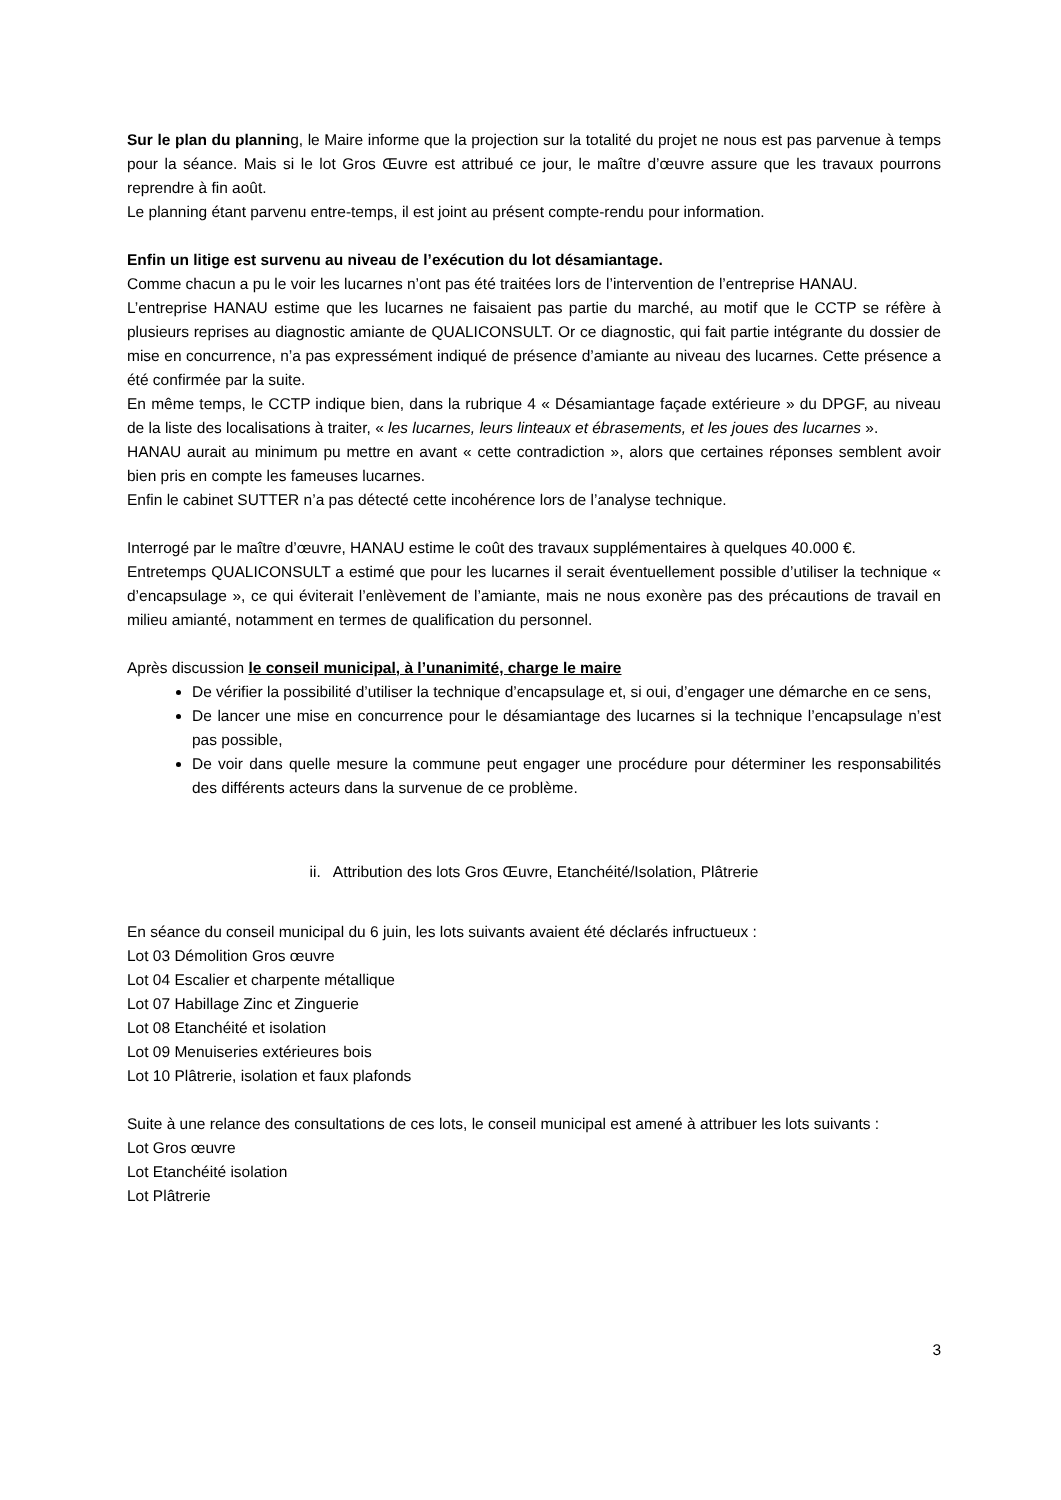Sur le plan du planning, le Maire informe que la projection sur la totalité du projet ne nous est pas parvenue à temps pour la séance. Mais si le lot Gros Œuvre est attribué ce jour, le maître d’œuvre assure que les travaux pourrons reprendre à fin août.
Le planning étant parvenu entre-temps, il est joint au présent compte-rendu pour information.
Enfin un litige est survenu au niveau de l’exécution du lot désamiantage.
Comme chacun a pu le voir les lucarnes n’ont pas été traitées lors de l’intervention de l’entreprise HANAU.
L’entreprise HANAU estime que les lucarnes ne faisaient pas partie du marché, au motif que le CCTP se réfère à plusieurs reprises au diagnostic amiante de QUALICONSULT. Or ce diagnostic, qui fait partie intégrante du dossier de mise en concurrence, n’a pas expressément indiqué de présence d’amiante au niveau des lucarnes. Cette présence a été confirmée par la suite.
En même temps, le CCTP indique bien, dans la rubrique 4 « Désamiantage façade extérieure » du DPGF, au niveau de la liste des localisations à traiter, « les lucarnes, leurs linteaux et ébrasements, et les joues des lucarnes ».
HANAU aurait au minimum pu mettre en avant « cette contradiction », alors que certaines réponses semblent avoir bien pris en compte les fameuses lucarnes.
Enfin le cabinet SUTTER n’a pas détecté cette incohérence lors de l’analyse technique.
Interrogé par le maître d’œuvre, HANAU estime le coût des travaux supplémentaires à quelques 40.000 €.
Entretemps QUALICONSULT a estimé que pour les lucarnes il serait éventuellement possible d’utiliser la technique « d’encapsulage », ce qui éviterait l’enlèvement de l’amiante, mais ne nous exonère pas des précautions de travail en milieu amianté, notamment en termes de qualification du personnel.
Après discussion le conseil municipal, à l’unanimité, charge le maire
De vérifier la possibilité d’utiliser la technique d’encapsulage et, si oui, d’engager une démarche en ce sens,
De lancer une mise en concurrence pour le désamiantage des lucarnes si la technique l’encapsulage n’est pas possible,
De voir dans quelle mesure la commune peut engager une procédure pour déterminer les responsabilités des différents acteurs dans la survenue de ce problème.
ii. Attribution des lots Gros Œuvre, Etanchéité/Isolation, Plâtrerie
En séance du conseil municipal du 6 juin, les lots suivants avaient été déclarés infructueux :
Lot 03 Démolition Gros œuvre
Lot 04 Escalier et charpente métallique
Lot 07 Habillage Zinc et Zinguerie
Lot 08 Etanchéité et isolation
Lot 09 Menuiseries extérieures bois
Lot 10 Plâtrerie, isolation et faux plafonds
Suite à une relance des consultations de ces lots, le conseil municipal est amené à attribuer les lots suivants :
Lot Gros œuvre
Lot Etanchéité isolation
Lot Plâtrerie
3